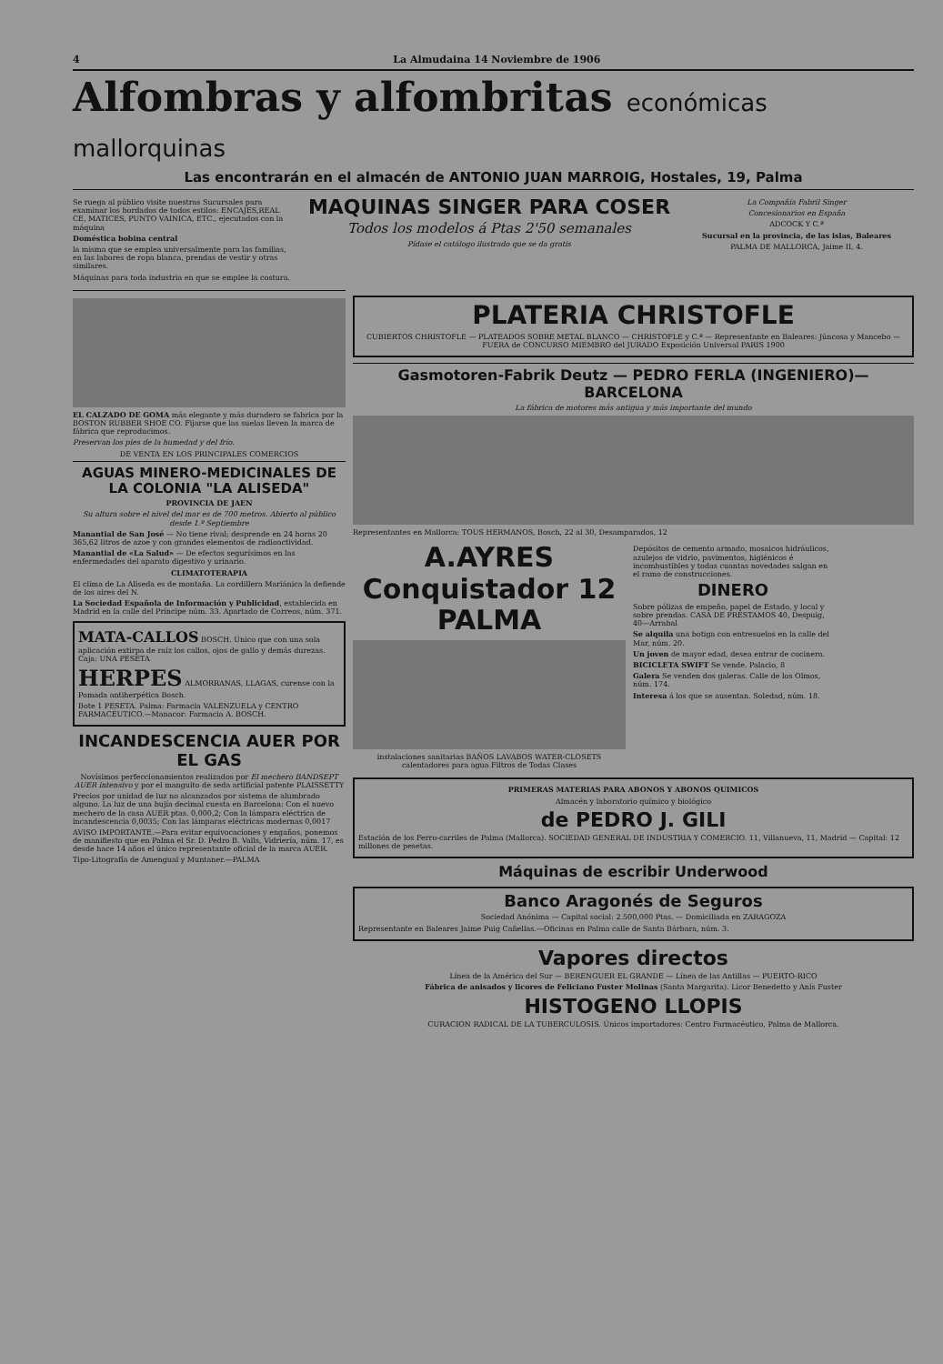4 La Almudaina 14 Noviembre de 1906
Alfombras y alfombritas económicas mallorquinas
Las encontrarán en el almacén de ANTONIO JUAN MARROIG, Hostales, 19, Palma
Se ruega al público visite nuestras Sucursales para examinar los bordados de todos estilos: ENCAJES,REAL CE, MATICES, PUNTO VAINICA, ETC., ejecutados con la máquina
Doméstica bobina central
la misma que se emplea universalmente para las familias, en las labores de ropa blanca, prendas de vestir y otras similares.
Máquinas para toda industria en que se emplee la costura.
MAQUINAS SINGER PARA COSER
Todos los modelos á Ptas 2'50 semanales
Pídase el catálogo ilustrado que se da gratis
La Compañía Fabril Singer
Concesionarios en España
ADCOCK Y C.ª
Sucursal en la provincia, de las islas, Baleares
PALMA DE MALLORCA, Jaime II, 4.
EL CALZADO DE GOMA más elegante y más duradero se fabrica por la BOSTON RUBBER SHOE CO. Fijarse que las suelas lleven la marca de fábrica que reproducimos.
Preservan los pies de la humedad y del frío.
DE VENTA EN LOS PRINCIPALES COMERCIOS
AGUAS MINERO-MEDICINALES DE LA COLONIA "LA ALISEDA"
PROVINCIA DE JAEN
Su altura sobre el nivel del mar es de 700 metros. Abierto al público desde 1.º Septiembre
Manantial de San José — No tiene rival; desprende en 24 horas 20 365,62 litros de azoe y con grandes elementos de radioactividad.
Manantial de «La Salud» — De efectos segurísimos en las enfermedades del aparato digestivo y urinario.
CLIMATOTERAPIA
El clima de La Aliseda es de montaña. La cordillera Mariánica la defiende de los aires del N.
La Sociedad Española de Información y Publicidad, establecida en Madrid en la calle del Príncipe núm. 33. Apartado de Correos, núm. 371.
MATA-CALLOS BOSCH. Único que con una sola aplicación extirpa de raíz los callos, ojos de gallo y demás durezas. Caja: UNA PESETA
HERPES ALMORRANAS, LLAGAS, curense con la Pomada antiherpética Bosch.
Bote 1 PESETA. Palma: Farmacia VALENZUELA y CENTRO FARMACÉUTICO.—Manacor: Farmacia A. BOSCH.
INCANDESCENCIA AUER POR EL GAS
Novísimos perfeccionamientos realizados por El mechero BANDSEPT AUER intensivo y por el manguito de seda artificial patente PLAISSETTY
Precios por unidad de luz no alcanzados por sistema de alumbrado alguno. La luz de una bujía decimal cuesta en Barcelona: Con el nuevo mechero de la casa AUER ptas. 0,000,2; Con la lámpara eléctrica de incandescencia 0,0035; Con las lámparas eléctricas modernas 0,0017
AVISO IMPORTANTE.—Para evitar equivocaciones y engaños, ponemos de manifiesto que en Palma el Sr. D. Pedro B. Valls, Vidriería, núm. 17, es desde hace 14 años el único representante oficial de la marca AUER.
Tipo-Litografía de Amengual y Muntaner.—PALMA
PLATERIA CHRISTOFLE
CUBIERTOS CHRISTOFLE — PLATEADOS SOBRE METAL BLANCO — CHRISTOFLE y C.ª — Representante en Baleares: Júncosa y Mancebo — FUERA de CONCURSO MIEMBRO del JURADO Exposición Universal PARIS 1900
Gasmotoren-Fabrik Deutz — PEDRO FERLA (INGENIERO)—BARCELONA
La fábrica de motores más antigua y más importante del mundo
Representantes en Mallorca: TOUS HERMANOS, Bosch, 22 al 30, Desamparados, 12
A.AYRES Conquistador 12 PALMA
instalaciones sanitarias BAÑOS LAVABOS WATER-CLOSETS calentadores para agua Filtros de Todas Clases
Depósitos de cemento armado, mosaicos hidráulicos, azulejos de vidrio, pavimentos, higiénicos é incombustibles y todas cuantas novedades salgan en el ramo de construcciones.
DINERO
Sobre pólizas de empeño, papel de Estado, y local y sobre prendas. CASA DE PRESTAMOS 40, Despuig, 40—Arrabal
Se alquila una botiga con entresuelos en la calle del Mar, núm. 20.
Un joven de mayor edad, desea entrar de cocinero.
BICICLETA SWIFT Se vende. Palacio, 8
Galera Se venden dos galeras. Calle de los Olmos, núm. 174.
Interesa á los que se ausentan. Soledad, núm. 18.
PRIMERAS MATERIAS PARA ABONOS Y ABONOS QUIMICOS
Almacén y laboratorio químico y biológico
de PEDRO J. GILI
Estación de los Ferro-carriles de Palma (Mallorca). SOCIEDAD GENERAL DE INDUSTRIA Y COMERCIO. 11, Villanueva, 11, Madrid — Capital: 12 millones de pesetas.
Máquinas de escribir Underwood
Banco Aragonés de Seguros
Sociedad Anónima — Capital social: 2.500,000 Ptas. — Domiciliada en ZARAGOZA
Representante en Baleares Jaime Puig Cañellas.—Oficinas en Palma calle de Santa Bárbara, núm. 3.
Vapores directos
Línea de la América del Sur — BERENGUER EL GRANDE — Línea de las Antillas — PUERTO-RICO
Fábrica de anisados y licores de Feliciano Fuster Molinas (Santa Margarita). Licor Benedetto y Anís Fuster
HISTOGENO LLOPIS
CURACION RADICAL DE LA TUBERCULOSIS. Únicos importadores: Centro Farmacéutico, Palma de Mallorca.